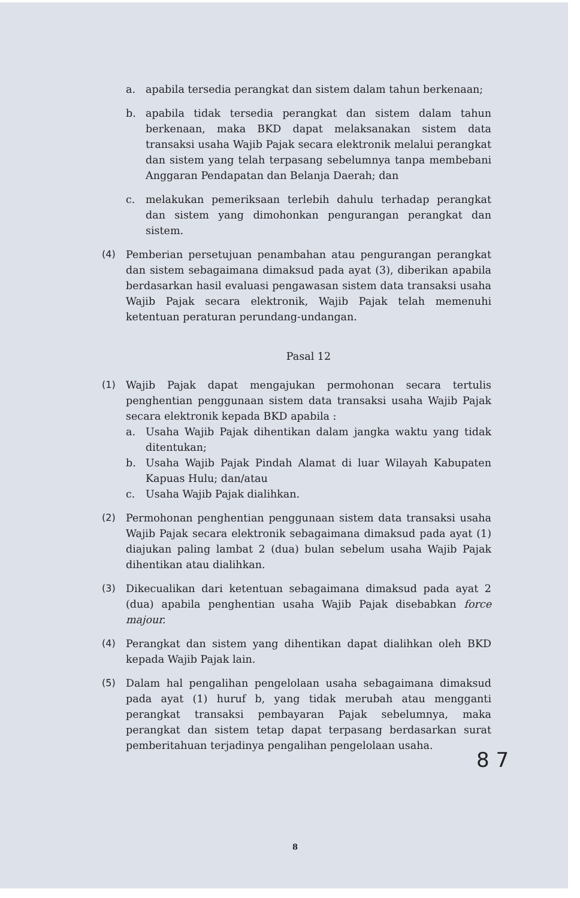a. apabila tersedia perangkat dan sistem dalam tahun berkenaan;
b. apabila tidak tersedia perangkat dan sistem dalam tahun berkenaan, maka BKD dapat melaksanakan sistem data transaksi usaha Wajib Pajak secara elektronik melalui perangkat dan sistem yang telah terpasang sebelumnya tanpa membebani Anggaran Pendapatan dan Belanja Daerah; dan
c. melakukan pemeriksaan terlebih dahulu terhadap perangkat dan sistem yang dimohonkan pengurangan perangkat dan sistem.
(4) Pemberian persetujuan penambahan atau pengurangan perangkat dan sistem sebagaimana dimaksud pada ayat (3), diberikan apabila berdasarkan hasil evaluasi pengawasan sistem data transaksi usaha Wajib Pajak secara elektronik, Wajib Pajak telah memenuhi ketentuan peraturan perundang-undangan.
Pasal 12
(1) Wajib Pajak dapat mengajukan permohonan secara tertulis penghentian penggunaan sistem data transaksi usaha Wajib Pajak secara elektronik kepada BKD apabila :
a. Usaha Wajib Pajak dihentikan dalam jangka waktu yang tidak ditentukan;
b. Usaha Wajib Pajak Pindah Alamat di luar Wilayah Kabupaten Kapuas Hulu; dan/atau
c. Usaha Wajib Pajak dialihkan.
(2) Permohonan penghentian penggunaan sistem data transaksi usaha Wajib Pajak secara elektronik sebagaimana dimaksud pada ayat (1) diajukan paling lambat 2 (dua) bulan sebelum usaha Wajib Pajak dihentikan atau dialihkan.
(3) Dikecualikan dari ketentuan sebagaimana dimaksud pada ayat 2 (dua) apabila penghentian usaha Wajib Pajak disebabkan force majour.
(4) Perangkat dan sistem yang dihentikan dapat dialihkan oleh BKD kepada Wajib Pajak lain.
(5) Dalam hal pengalihan pengelolaan usaha sebagaimana dimaksud pada ayat (1) huruf b, yang tidak merubah atau mengganti perangkat transaksi pembayaran Pajak sebelumnya, maka perangkat dan sistem tetap dapat terpasang berdasarkan surat pemberitahuan terjadinya pengalihan pengelolaan usaha.
8 7
8